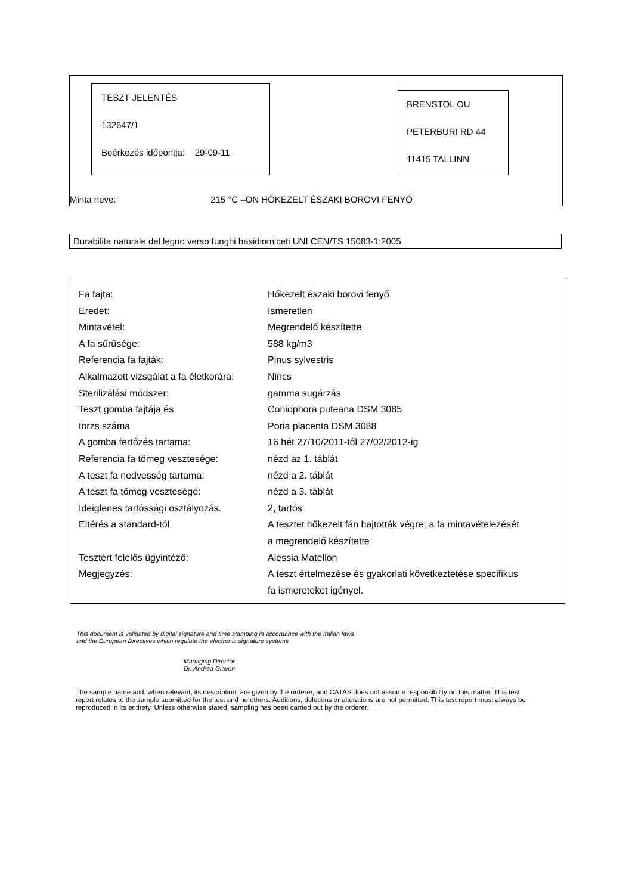TESZT JELENTÉS
132647/1
Beérkezés időpontja: 29-09-11
BRENSTOL OU
PETERBURI RD 44
11415 TALLINN
Minta neve: 215 °C –ON HŐKEZELT ÉSZAKI BOROVI FENYŐ
Durabilita naturale del legno verso funghi basidiomiceti UNI CEN/TS 15083-1:2005
| Fa fajta: | Hőkezelt északi borovi fenyő |
| Eredet: | Ismeretlen |
| Mintavétel: | Megrendelő készítette |
| A fa sűrűsége: | 588 kg/m3 |
| Referencia fa fajták: | Pinus sylvestris |
| Alkalmazott vizsgálat a fa életkorára: | Nincs |
| Sterilizálási módszer: | gamma sugárzás |
| Teszt gomba fajtája és | Coniophora puteana DSM 3085 |
| törzs száma | Poria placenta DSM 3088 |
| A gomba fertőzés tartama: | 16 hét 27/10/2011-től 27/02/2012-ig |
| Referencia fa tömeg vesztesége: | nézd az 1. táblát |
| A teszt fa nedvesség tartama: | nézd a 2. táblát |
| A teszt fa tömeg vesztesége: | nézd a 3. táblát |
| Ideiglenes tartóssági osztályozás. | 2, tartós |
| Eltérés a standard-tól | A tesztet hőkezelt fán hajtották végre; a fa mintavételezését a megrendelő készítette |
| Tesztért felelős ügyintéző: | Alessia Matellon |
| Megjegyzés: | A teszt értelmezése és gyakorlati következtetése specifikus fa ismereteket igényel. |
This document is validated by digital signature and time stamping in accordance with the Italian laws and the European Directives which regulate the electronic signature systems
Managing Director
Dr. Andrea Giavon
The sample name and, when relevant, its description, are given by the orderer, and CATAS does not assume responsibility on this matter. This test
report relates to the sample submitted for the test and no others. Additions, deletions or alterations are not permitted. This test report must always be
reproduced in its entirety. Unless otherwise stated, sampling has been carried out by the orderer.